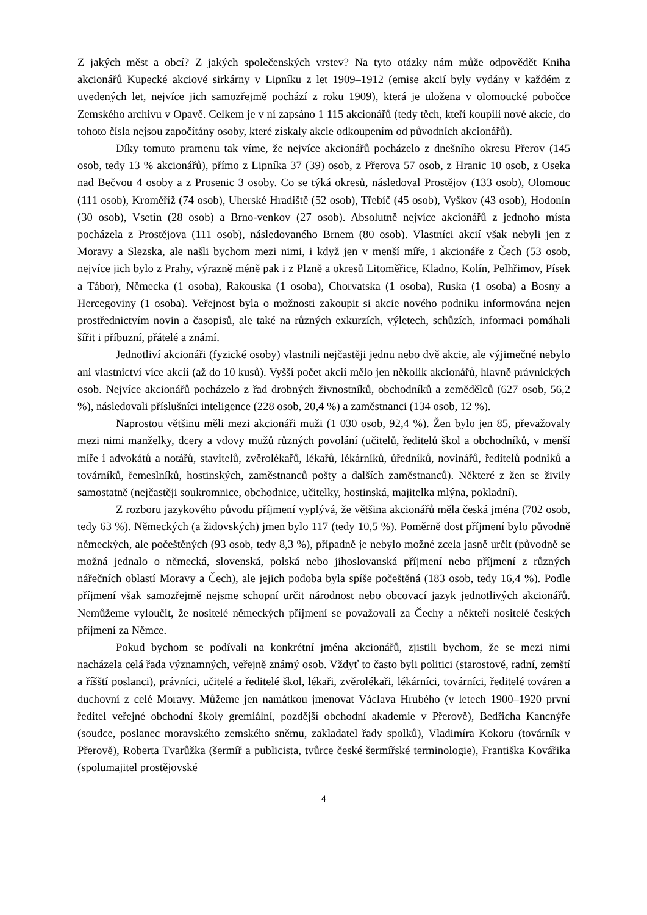Z jakých měst a obcí? Z jakých společenských vrstev? Na tyto otázky nám může odpovědět Kniha akcionářů Kupecké akciové sirkárny v Lipníku z let 1909–1912 (emise akcií byly vydány v každém z uvedených let, nejvíce jich samozřejmě pochází z roku 1909), která je uložena v olomoucké pobočce Zemského archivu v Opavě. Celkem je v ní zapsáno 1 115 akcionářů (tedy těch, kteří koupili nové akcie, do tohoto čísla nejsou započítány osoby, které získaly akcie odkoupením od původních akcionářů).
Díky tomuto pramenu tak víme, že nejvíce akcionářů pocházelo z dnešního okresu Přerov (145 osob, tedy 13 % akcionářů), přímo z Lipníka 37 (39) osob, z Přerova 57 osob, z Hranic 10 osob, z Oseka nad Bečvou 4 osoby a z Prosenic 3 osoby. Co se týká okresů, následoval Prostějov (133 osob), Olomouc (111 osob), Kroměříž (74 osob), Uherské Hradiště (52 osob), Třebíč (45 osob), Vyškov (43 osob), Hodonín (30 osob), Vsetín (28 osob) a Brno-venkov (27 osob). Absolutně nejvíce akcionářů z jednoho místa pocházela z Prostějova (111 osob), následovaného Brnem (80 osob). Vlastníci akcií však nebyli jen z Moravy a Slezska, ale našli bychom mezi nimi, i když jen v menší míře, i akcionáře z Čech (53 osob, nejvíce jich bylo z Prahy, výrazně méně pak i z Plzně a okresů Litoměřice, Kladno, Kolín, Pelhřimov, Písek a Tábor), Německa (1 osoba), Rakouska (1 osoba), Chorvatska (1 osoba), Ruska (1 osoba) a Bosny a Hercegoviny (1 osoba). Veřejnost byla o možnosti zakoupit si akcie nového podniku informována nejen prostřednictvím novin a časopisů, ale také na různých exkurzích, výletech, schůzích, informaci pomáhali šířit i příbuzní, přátelé a známí.
Jednotliví akcionáři (fyzické osoby) vlastnili nejčastěji jednu nebo dvě akcie, ale výjimečné nebylo ani vlastnictví více akcií (až do 10 kusů). Vyšší počet akcií mělo jen několik akcionářů, hlavně právnických osob. Nejvíce akcionářů pocházelo z řad drobných živnostníků, obchodníků a zemědělců (627 osob, 56,2 %), následovali příslušníci inteligence (228 osob, 20,4 %) a zaměstnanci (134 osob, 12 %).
Naprostou většinu měli mezi akcionáři muži (1 030 osob, 92,4 %). Žen bylo jen 85, převažovaly mezi nimi manželky, dcery a vdovy mužů různých povolání (učitelů, ředitelů škol a obchodníků, v menší míře i advokátů a notářů, stavitelů, zvěrolékařů, lékařů, lékárníků, úředníků, novinářů, ředitelů podniků a továrníků, řemeslníků, hostinských, zaměstnanců pošty a dalších zaměstnanců). Některé z žen se živily samostatně (nejčastěji soukromnice, obchodnice, učitelky, hostinská, majitelka mlýna, pokladní).
Z rozboru jazykového původu příjmení vyplývá, že většina akcionářů měla česká jména (702 osob, tedy 63 %). Německých (a židovských) jmen bylo 117 (tedy 10,5 %). Poměrně dost příjmení bylo původně německých, ale počeštěných (93 osob, tedy 8,3 %), případně je nebylo možné zcela jasně určit (původně se možná jednalo o německá, slovenská, polská nebo jihoslovanská příjmení nebo příjmení z různých nářečních oblastí Moravy a Čech), ale jejich podoba byla spíše počeštěná (183 osob, tedy 16,4 %). Podle příjmení však samozřejmě nejsme schopní určit národnost nebo obcovací jazyk jednotlivých akcionářů. Nemůžeme vyloučit, že nositelé německých příjmení se považovali za Čechy a někteří nositelé českých příjmení za Němce.
Pokud bychom se podívali na konkrétní jména akcionářů, zjistili bychom, že se mezi nimi nacházela celá řada významných, veřejně známý osob. Vždyť to často byli politici (starostové, radní, zemští a říšští poslanci), právníci, učitelé a ředitelé škol, lékaři, zvěrolékaři, lékárníci, továrníci, ředitelé továren a duchovní z celé Moravy. Můžeme jen namátkou jmenovat Václava Hrubého (v letech 1900–1920 první ředitel veřejné obchodní školy gremiální, pozdější obchodní akademie v Přerově), Bedřicha Kancnýře (soudce, poslanec moravského zemského sněmu, zakladatel řady spolků), Vladimíra Kokoru (továrník v Přerově), Roberta Tvarůžka (šermíř a publicista, tvůrce české šermířské terminologie), Františka Kovářika (spolumajitel prostějovské
4